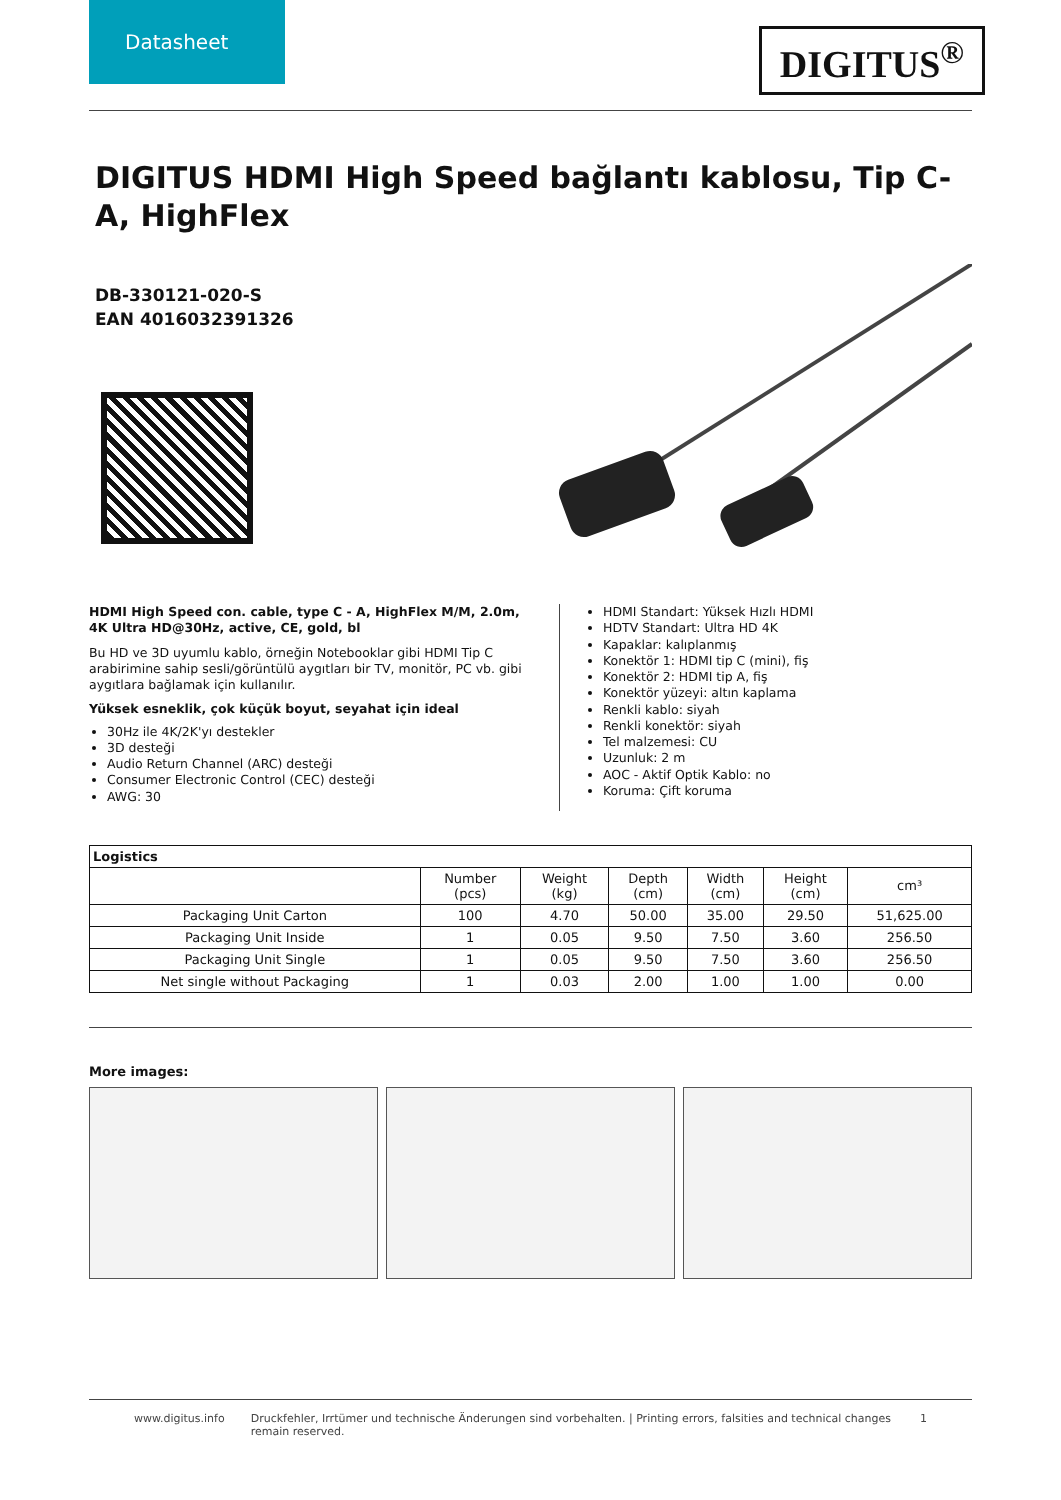Datasheet
DIGITUS<sup>®</sup>
DIGITUS HDMI High Speed bağlantı kablosu, Tip C- A, HighFlex
DB-330121-020-S
EAN 4016032391326
HDMI High Speed con. cable, type C - A, HighFlex M/M, 2.0m, 4K Ultra HD@30Hz, active, CE, gold, bl
Bu HD ve 3D uyumlu kablo, örneğin Notebooklar gibi HDMI Tip C arabirimine sahip sesli/görüntülü aygıtları bir TV, monitör, PC vb. gibi aygıtlara bağlamak için kullanılır.
Yüksek esneklik, çok küçük boyut, seyahat için ideal
30Hz ile 4K/2K'yı destekler
3D desteği
Audio Return Channel (ARC) desteği
Consumer Electronic Control (CEC) desteği
AWG: 30
HDMI Standart: Yüksek Hızlı HDMI
HDTV Standart: Ultra HD 4K
Kapaklar: kalıplanmış
Konektör 1: HDMI tip C (mini), fiş
Konektör 2: HDMI tip A, fiş
Konektör yüzeyi: altın kaplama
Renkli kablo: siyah
Renkli konektör: siyah
Tel malzemesi: CU
Uzunluk: 2 m
AOC - Aktif Optik Kablo: no
Koruma: Çift koruma
| Logistics | | | | | | |
| --- | --- | --- | --- | --- | --- | --- |
| | Number (pcs) | Weight (kg) | Depth (cm) | Width (cm) | Height (cm) | cm³ |
| Packaging Unit Carton | 100 | 4.70 | 50.00 | 35.00 | 29.50 | 51,625.00 |
| Packaging Unit Inside | 1 | 0.05 | 9.50 | 7.50 | 3.60 | 256.50 |
| Packaging Unit Single | 1 | 0.05 | 9.50 | 7.50 | 3.60 | 256.50 |
| Net single without Packaging | 1 | 0.03 | 2.00 | 1.00 | 1.00 | 0.00 |
More images:
www.digitus.info Druckfehler, Irrtümer und technische Änderungen sind vorbehalten. | Printing errors, falsities and technical changes remain reserved. 1